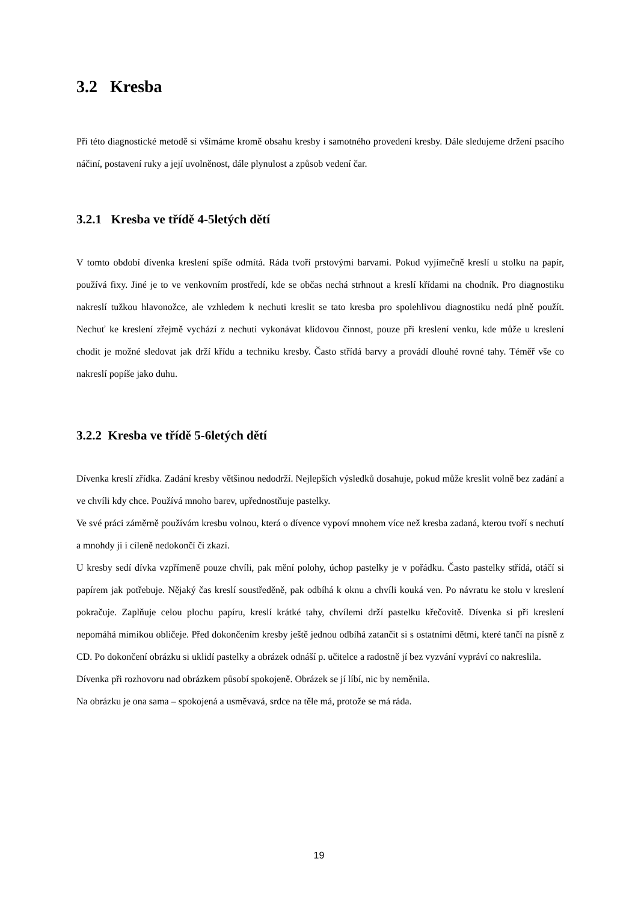3.2 Kresba
Při této diagnostické metodě si všímáme kromě obsahu kresby i samotného provedení kresby. Dále sledujeme držení psacího náčiní, postavení ruky a její uvolněnost, dále plynulost a způsob vedení čar.
3.2.1 Kresba ve třídě 4-5letých dětí
V tomto období dívenka kreslení spíše odmítá. Ráda tvoří prstovými barvami. Pokud vyjímečně kreslí u stolku na papír, používá fixy. Jiné je to ve venkovním prostředí, kde se občas nechá strhnout a kreslí křídami na chodník. Pro diagnostiku nakreslí tužkou hlavonožce, ale vzhledem k nechuti kreslit se tato kresba pro spolehlivou diagnostiku nedá plně použít. Nechuť ke kreslení zřejmě vychází z nechuti vykonávat klidovou činnost, pouze při kreslení venku, kde může u kreslení chodit je možné sledovat jak drží křídu a techniku kresby. Často střídá barvy a provádí dlouhé rovné tahy. Téměř vše co nakreslí popíše jako duhu.
3.2.2 Kresba ve třídě 5-6letých dětí
Dívenka kreslí zřídka. Zadání kresby většinou nedodrží. Nejlepších výsledků dosahuje, pokud může kreslit volně bez zadání a ve chvíli kdy chce. Používá mnoho barev, upřednostňuje pastelky.
Ve své práci záměrně používám kresbu volnou, která o dívence vypoví mnohem více než kresba zadaná, kterou tvoří s nechutí a mnohdy ji i cíleně nedokončí či zkazí.
U kresby sedí dívka vzpřímeně pouze chvíli, pak mění polohy, úchop pastelky je v pořádku. Často pastelky střídá, otáčí si papírem jak potřebuje. Nějaký čas kreslí soustředěně, pak odbíhá k oknu a chvíli kouká ven. Po návratu ke stolu v kreslení pokračuje. Zaplňuje celou plochu papíru, kreslí krátké tahy, chvílemi drží pastelku křečovitě. Dívenka si při kreslení nepomáhá mimikou obličeje. Před dokončením kresby ještě jednou odbíhá zatančit si s ostatními dětmi, které tančí na písně z CD. Po dokončení obrázku si uklidí pastelky a obrázek odnáší p. učitelce a radostně jí bez vyzvání vypráví co nakreslila.
Dívenka při rozhovoru nad obrázkem působí spokojeně. Obrázek se jí líbí, nic by neměnila.
Na obrázku je ona sama – spokojená a usměvavá, srdce na těle má, protože se má ráda.
19